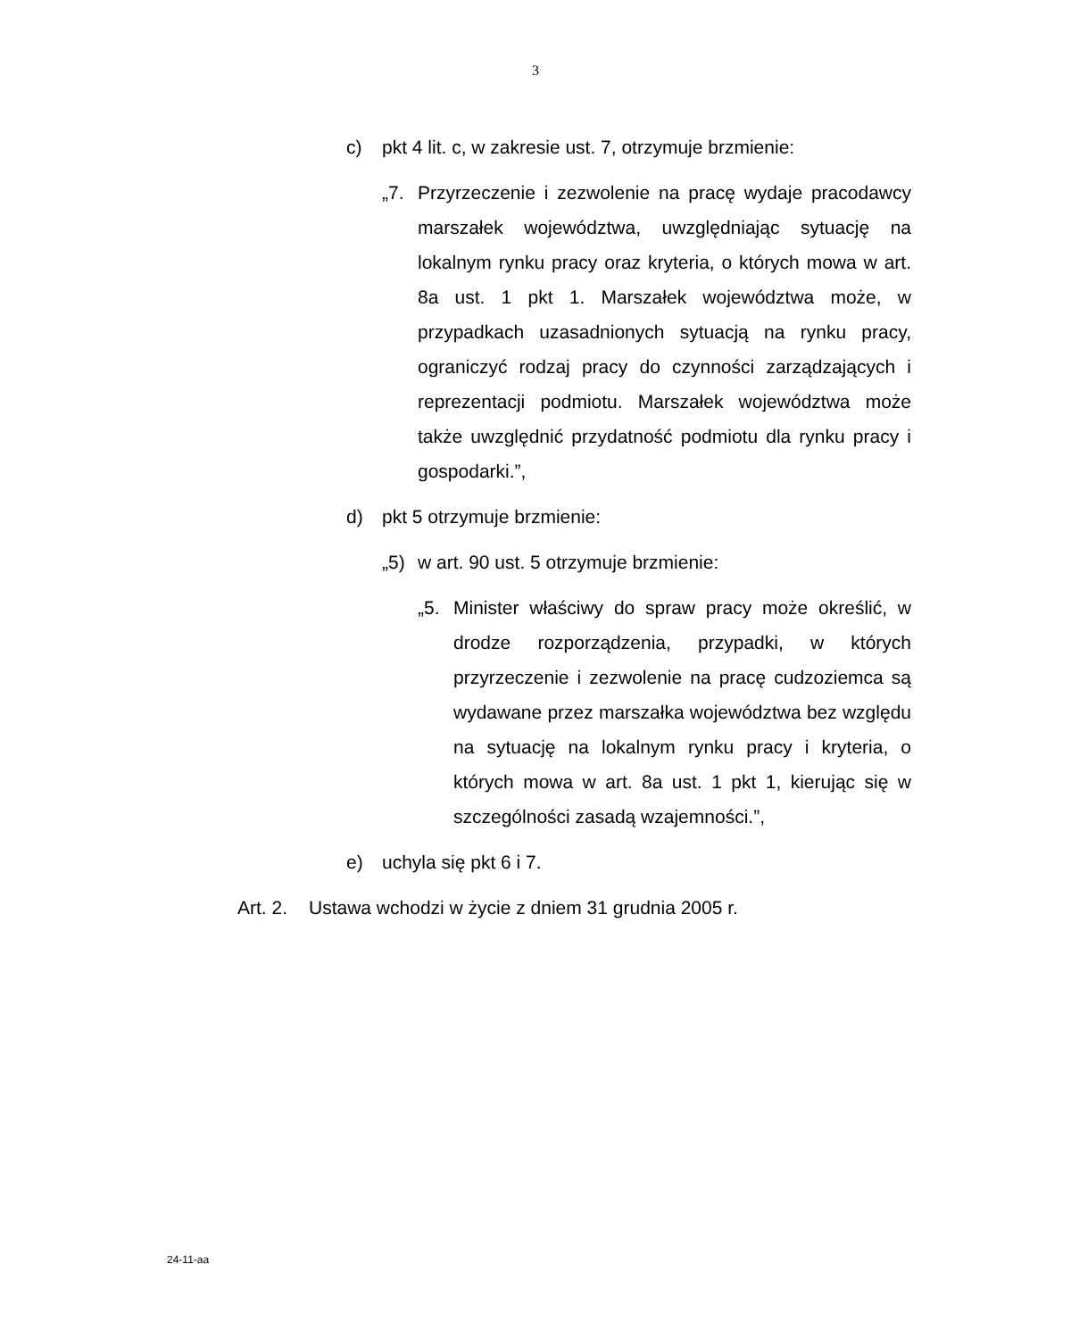3
c) pkt 4 lit. c, w zakresie ust. 7, otrzymuje brzmienie:
„7. Przyrzeczenie i zezwolenie na pracę wydaje pracodawcy marszałek województwa, uwzględniając sytuację na lokalnym rynku pracy oraz kryteria, o których mowa w art. 8a ust. 1 pkt 1. Marszałek województwa może, w przypadkach uzasadnionych sytuacją na rynku pracy, ograniczyć rodzaj pracy do czynności zarządzających i reprezentacji podmiotu. Marszałek województwa może także uwzględnić przydatność podmiotu dla rynku pracy i gospodarki.”,
d) pkt 5 otrzymuje brzmienie:
„5) w art. 90 ust. 5 otrzymuje brzmienie:
„5. Minister właściwy do spraw pracy może określić, w drodze rozporządzenia, przypadki, w których przyrzeczenie i zezwolenie na pracę cudzoziemca są wydawane przez marszałka województwa bez względu na sytuację na lokalnym rynku pracy i kryteria, o których mowa w art. 8a ust. 1 pkt 1, kierując się w szczególności zasadą wzajemności.”,
e) uchyla się pkt 6 i 7.
Art. 2. Ustawa wchodzi w życie z dniem 31 grudnia 2005 r.
24-11-aa